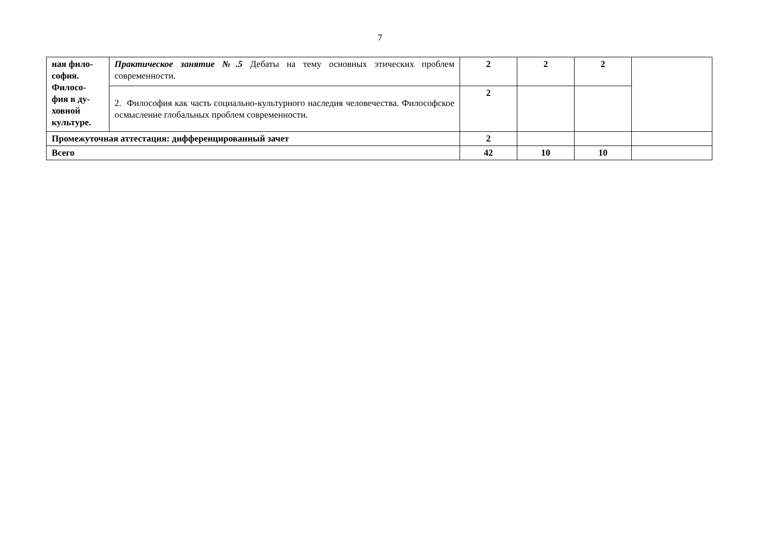7
| ная фило- софия. Филосо- фия в ду- ховной культуре. | Практическое занятие №.5 Дебаты на тему основных этических проблем современности. | 2 | 2 | 2 | |
| | 2. Философия как часть социально-культурного наследия человечества. Философское осмысление глобальных проблем современности. | 2 | | | |
| Промежуточная аттестация: дифференцированный зачет | | 2 | | | |
| Всего | | 42 | 10 | 10 | |